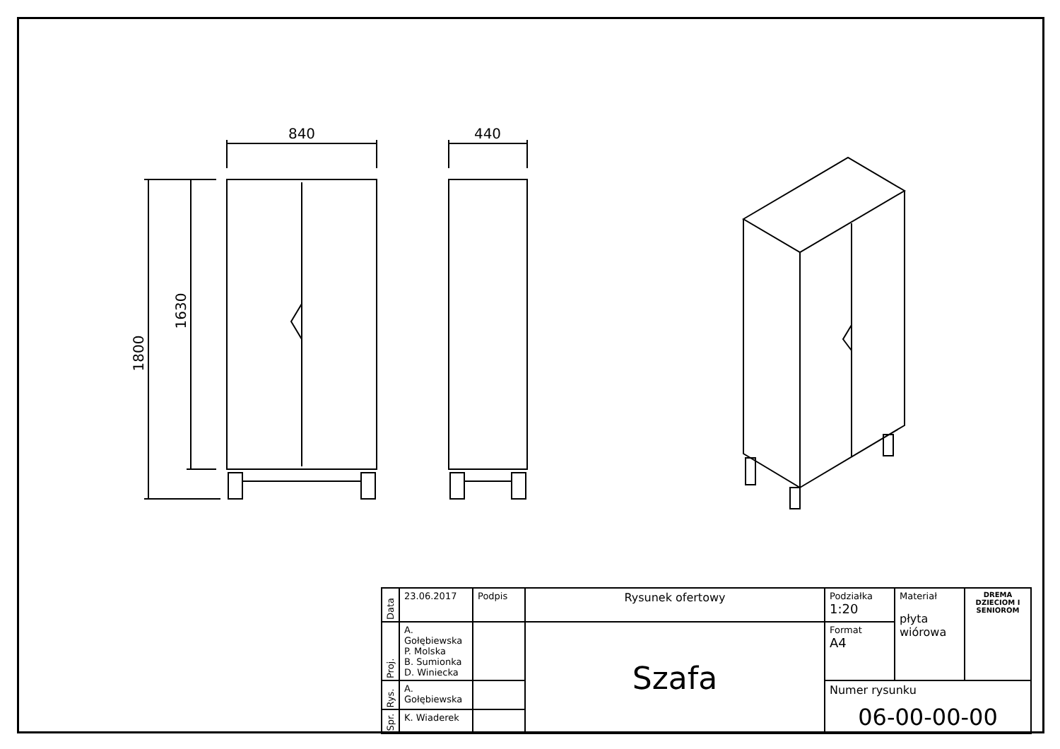840
440
1800
1630
| Data | 23.06.2017 | Podpis | Rysunek ofertowy | Podziałka 1:20 | Materiał płyta wiórowa | DREMA DZIECIOM I SENIOROM |
| Proj. | A. Gołębiewska P. Molska B. Sumionka D. Winiecka | | Szafa | Format A4 | | |
| Rys. | A. Gołębiewska | | | Numer rysunku 06-00-00-00 | | |
| Spr. | K. Wiaderek | | | | | |